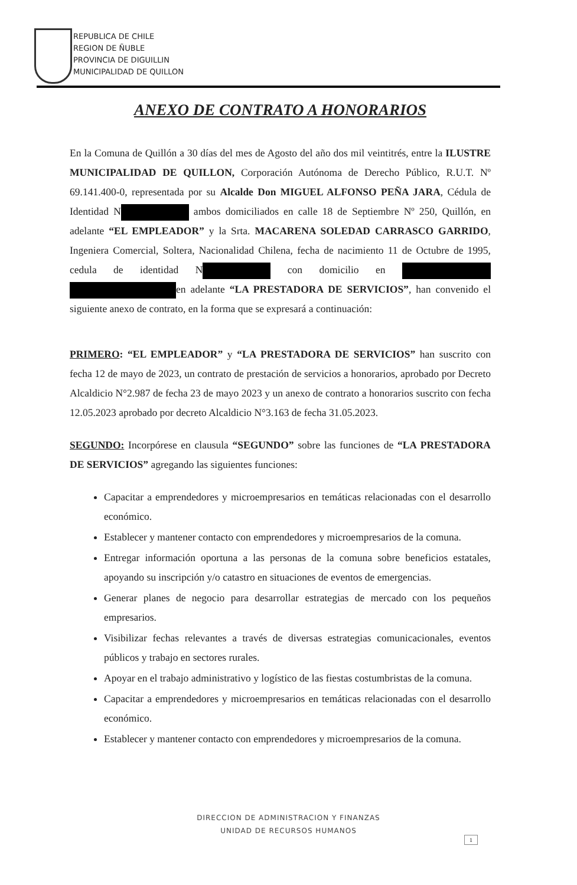REPUBLICA DE CHILE
REGION DE ÑUBLE
PROVINCIA DE DIGUILLIN
MUNICIPALIDAD DE QUILLON
ANEXO DE CONTRATO A HONORARIOS
En la Comuna de Quillón a 30 días del mes de Agosto del año dos mil veintitrés, entre la ILUSTRE MUNICIPALIDAD DE QUILLON, Corporación Autónoma de Derecho Público, R.U.T. Nº 69.141.400-0, representada por su Alcalde Don MIGUEL ALFONSO PEÑA JARA, Cédula de Identidad N ambos domiciliados en calle 18 de Septiembre Nº 250, Quillón, en adelante “EL EMPLEADOR” y la Srta. MACARENA SOLEDAD CARRASCO GARRIDO, Ingeniera Comercial, Soltera, Nacionalidad Chilena, fecha de nacimiento 11 de Octubre de 1995, cedula de identidad N con domicilio en en adelante “LA PRESTADORA DE SERVICIOS”, han convenido el siguiente anexo de contrato, en la forma que se expresará a continuación:
PRIMERO: “EL EMPLEADOR” y “LA PRESTADORA DE SERVICIOS” han suscrito con fecha 12 de mayo de 2023, un contrato de prestación de servicios a honorarios, aprobado por Decreto Alcaldicio N°2.987 de fecha 23 de mayo 2023 y un anexo de contrato a honorarios suscrito con fecha 12.05.2023 aprobado por decreto Alcaldicio N°3.163 de fecha 31.05.2023.
SEGUNDO: Incorpórese en clausula “SEGUNDO” sobre las funciones de “LA PRESTADORA DE SERVICIOS” agregando las siguientes funciones:
Capacitar a emprendedores y microempresarios en temáticas relacionadas con el desarrollo económico.
Establecer y mantener contacto con emprendedores y microempresarios de la comuna.
Entregar información oportuna a las personas de la comuna sobre beneficios estatales, apoyando su inscripción y/o catastro en situaciones de eventos de emergencias.
Generar planes de negocio para desarrollar estrategias de mercado con los pequeños empresarios.
Visibilizar fechas relevantes a través de diversas estrategias comunicacionales, eventos públicos y trabajo en sectores rurales.
Apoyar en el trabajo administrativo y logístico de las fiestas costumbristas de la comuna.
Capacitar a emprendedores y microempresarios en temáticas relacionadas con el desarrollo económico.
Establecer y mantener contacto con emprendedores y microempresarios de la comuna.
DIRECCION DE ADMINISTRACION Y FINANZAS
UNIDAD DE RECURSOS HUMANOS
1